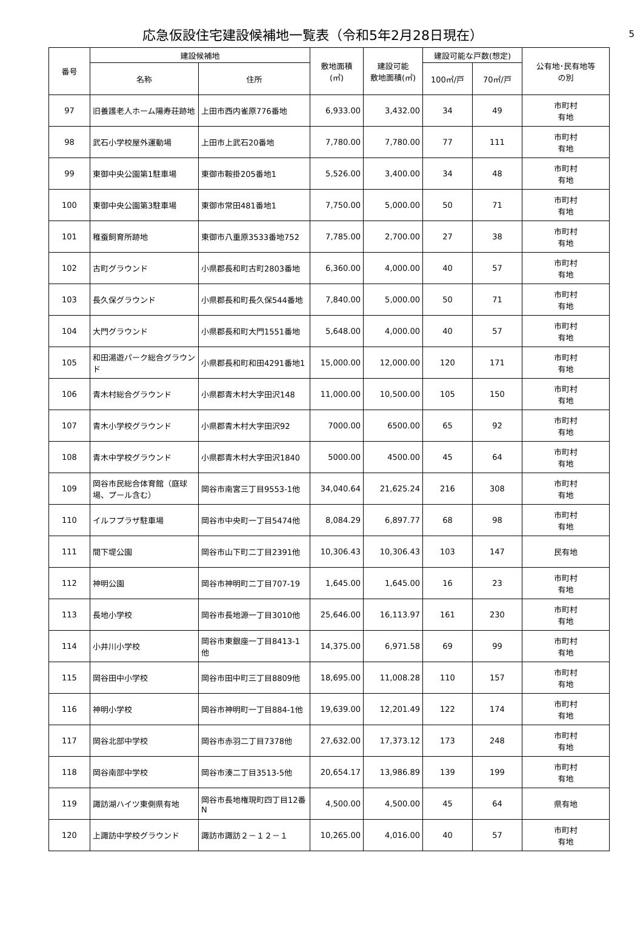応急仮設住宅建設候補地一覧表（令和5年2月28日現在）
5
| 番号 | 建設候補地 | | 敷地面積 (㎡) | 建設可能 敷地面積(㎡) | 建設可能な戸数(想定) | | 公有地･民有地等 の別 |
| --- | --- | --- | --- | --- | --- | --- | --- |
| | 名称 | 住所 | | | 100㎡/戸 | 70㎡/戸 | |
| 97 | 旧養護老人ホーム陽寿荘跡地 | 上田市西内雀原776番地 | 6,933.00 | 3,432.00 | 34 | 49 | 市町村 有地 |
| 98 | 武石小学校屋外運動場 | 上田市上武石20番地 | 7,780.00 | 7,780.00 | 77 | 111 | 市町村 有地 |
| 99 | 東御中央公園第1駐車場 | 東御市鞍掛205番地1 | 5,526.00 | 3,400.00 | 34 | 48 | 市町村 有地 |
| 100 | 東御中央公園第3駐車場 | 東御市常田481番地1 | 7,750.00 | 5,000.00 | 50 | 71 | 市町村 有地 |
| 101 | 稚蚕飼育所跡地 | 東御市八重原3533番地752 | 7,785.00 | 2,700.00 | 27 | 38 | 市町村 有地 |
| 102 | 古町グラウンド | 小県郡長和町古町2803番地 | 6,360.00 | 4,000.00 | 40 | 57 | 市町村 有地 |
| 103 | 長久保グラウンド | 小県郡長和町長久保544番地 | 7,840.00 | 5,000.00 | 50 | 71 | 市町村 有地 |
| 104 | 大門グラウンド | 小県郡長和町大門1551番地 | 5,648.00 | 4,000.00 | 40 | 57 | 市町村 有地 |
| 105 | 和田湯遊パーク総合グラウンド | 小県郡長和町和田4291番地1 | 15,000.00 | 12,000.00 | 120 | 171 | 市町村 有地 |
| 106 | 青木村総合グラウンド | 小県郡青木村大字田沢148 | 11,000.00 | 10,500.00 | 105 | 150 | 市町村 有地 |
| 107 | 青木小学校グラウンド | 小県郡青木村大字田沢92 | 7000.00 | 6500.00 | 65 | 92 | 市町村 有地 |
| 108 | 青木中学校グラウンド | 小県郡青木村大字田沢1840 | 5000.00 | 4500.00 | 45 | 64 | 市町村 有地 |
| 109 | 岡谷市民総合体育館（庭球場、プール含む） | 岡谷市南宮三丁目9553-1他 | 34,040.64 | 21,625.24 | 216 | 308 | 市町村 有地 |
| 110 | イルフプラザ駐車場 | 岡谷市中央町一丁目5474他 | 8,084.29 | 6,897.77 | 68 | 98 | 市町村 有地 |
| 111 | 間下堤公園 | 岡谷市山下町二丁目2391他 | 10,306.43 | 10,306.43 | 103 | 147 | 民有地 |
| 112 | 神明公園 | 岡谷市神明町二丁目707-19 | 1,645.00 | 1,645.00 | 16 | 23 | 市町村 有地 |
| 113 | 長地小学校 | 岡谷市長地源一丁目3010他 | 25,646.00 | 16,113.97 | 161 | 230 | 市町村 有地 |
| 114 | 小井川小学校 | 岡谷市東銀座一丁目8413-1他 | 14,375.00 | 6,971.58 | 69 | 99 | 市町村 有地 |
| 115 | 岡谷田中小学校 | 岡谷市田中町三丁目8809他 | 18,695.00 | 11,008.28 | 110 | 157 | 市町村 有地 |
| 116 | 神明小学校 | 岡谷市神明町一丁目884-1他 | 19,639.00 | 12,201.49 | 122 | 174 | 市町村 有地 |
| 117 | 岡谷北部中学校 | 岡谷市赤羽二丁目7378他 | 27,632.00 | 17,373.12 | 173 | 248 | 市町村 有地 |
| 118 | 岡谷南部中学校 | 岡谷市湊二丁目3513-5他 | 20,654.17 | 13,986.89 | 139 | 199 | 市町村 有地 |
| 119 | 諏訪湖ハイツ東側県有地 | 岡谷市長地権現町四丁目12番 N | 4,500.00 | 4,500.00 | 45 | 64 | 県有地 |
| 120 | 上諏訪中学校グラウンド | 諏訪市諏訪２－１２－１ | 10,265.00 | 4,016.00 | 40 | 57 | 市町村 有地 |